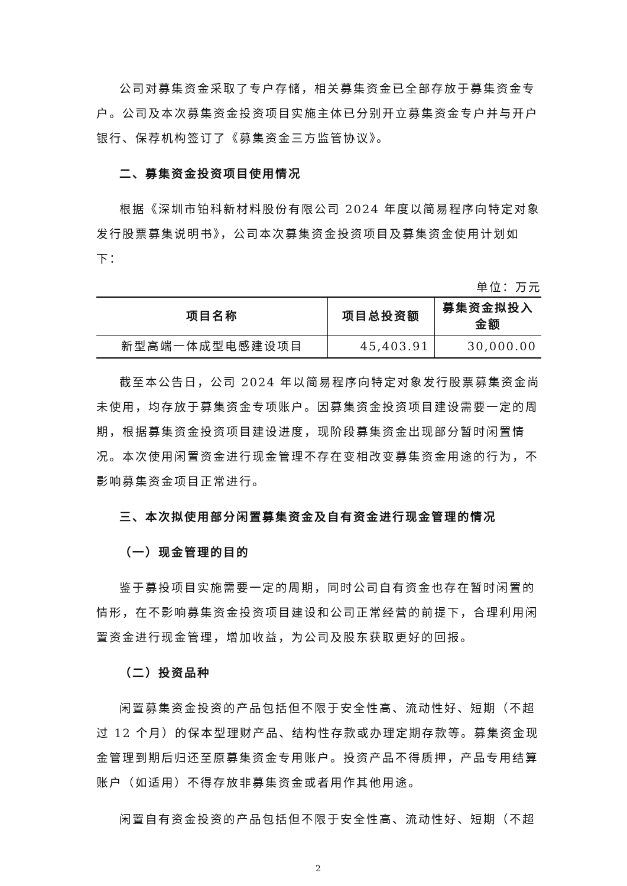公司对募集资金采取了专户存储，相关募集资金已全部存放于募集资金专户。公司及本次募集资金投资项目实施主体已分别开立募集资金专户并与开户银行、保荐机构签订了《募集资金三方监管协议》。
二、募集资金投资项目使用情况
根据《深圳市铂科新材料股份有限公司 2024 年度以简易程序向特定对象发行股票募集说明书》，公司本次募集资金投资项目及募集资金使用计划如下：
单位：万元
| 项目名称 | 项目总投资额 | 募集资金拟投入金额 |
| --- | --- | --- |
| 新型高端一体成型电感建设项目 | 45,403.91 | 30,000.00 |
截至本公告日，公司 2024 年以简易程序向特定对象发行股票募集资金尚未使用，均存放于募集资金专项账户。因募集资金投资项目建设需要一定的周期，根据募集资金投资项目建设进度，现阶段募集资金出现部分暂时闲置情况。本次使用闲置资金进行现金管理不存在变相改变募集资金用途的行为，不影响募集资金项目正常进行。
三、本次拟使用部分闲置募集资金及自有资金进行现金管理的情况
（一）现金管理的目的
鉴于募投项目实施需要一定的周期，同时公司自有资金也存在暂时闲置的情形，在不影响募集资金投资项目建设和公司正常经营的前提下，合理利用闲置资金进行现金管理，增加收益，为公司及股东获取更好的回报。
（二）投资品种
闲置募集资金投资的产品包括但不限于安全性高、流动性好、短期（不超过 12 个月）的保本型理财产品、结构性存款或办理定期存款等。募集资金现金管理到期后归还至原募集资金专用账户。投资产品不得质押，产品专用结算账户（如适用）不得存放非募集资金或者用作其他用途。
闲置自有资金投资的产品包括但不限于安全性高、流动性好、短期（不超
2